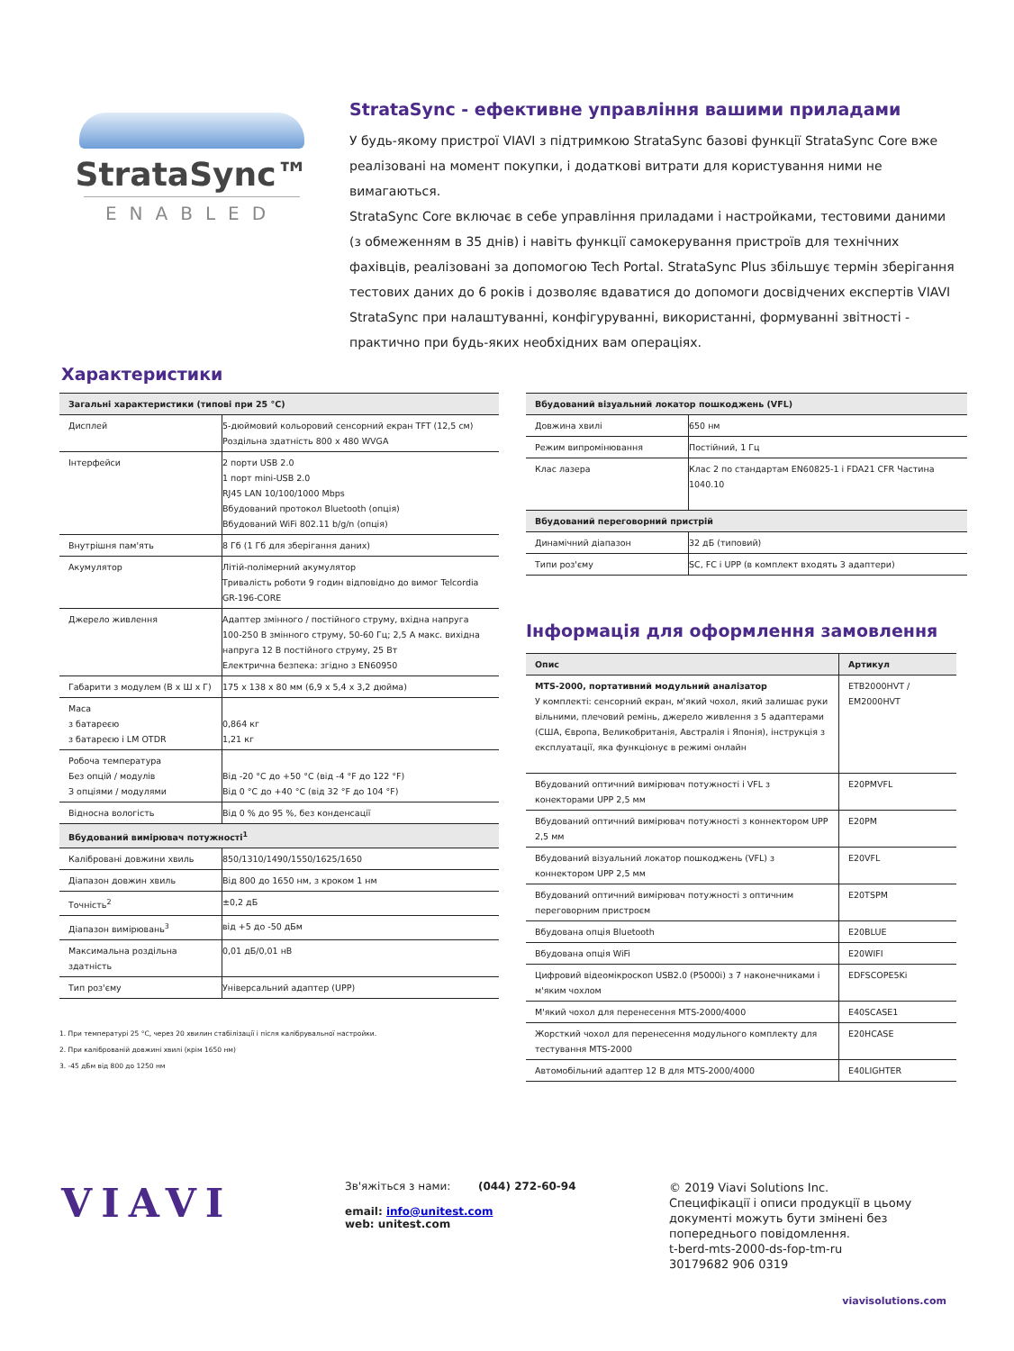StrataSync™
ENABLED
StrataSync - ефективне управління вашими приладами
У будь-якому пристрої VIAVI з підтримкою StrataSync базові функції StrataSync Core вже реалізовані на момент покупки, і додаткові витрати для користування ними не вимагаються.
StrataSync Core включає в себе управління приладами і настройками, тестовими даними (з обмеженням в 35 днів) і навіть функції самокерування пристроїв для технічних фахівців, реалізовані за допомогою Tech Portal. StrataSync Plus збільшує термін зберігання тестових даних до 6 років і дозволяє вдаватися до допомоги досвідчених експертів VIAVI StrataSync при налаштуванні, конфігуруванні, використанні, формуванні звітності - практично при будь-яких необхідних вам операціях.
Характеристики
| Загальні характеристики (типові при 25 °C) | |
| --- | --- |
| Дисплей | 5-дюймовий кольоровий сенсорний екран TFT (12,5 см) Роздільна здатність 800 x 480 WVGA |
| Інтерфейси | 2 порти USB 2.0 1 порт mini-USB 2.0 RJ45 LAN 10/100/1000 Mbps Вбудований протокол Bluetooth (опція) Вбудований WiFi 802.11 b/g/n (опція) |
| Внутрішня пам'ять | 8 Гб (1 Гб для зберігання даних) |
| Акумулятор | Літій-полімерний акумулятор Тривалість роботи 9 годин відповідно до вимог Telcordia GR-196-CORE |
| Джерело живлення | Адаптер змінного / постійного струму, вхідна напруга 100-250 В змінного струму, 50-60 Гц; 2,5 А макс. вихідна напруга 12 В постійного струму, 25 Вт Електрична безпека: згідно з EN60950 |
| Габарити з модулем (В x Ш x Г) | 175 x 138 x 80 мм (6,9 x 5,4 x 3,2 дюйма) |
| Маса з батареєю з батареєю і LM OTDR | 0,864 кг 1,21 кг |
| Робоча температура Без опцій / модулів З опціями / модулями | Від -20 °C до +50 °C (від -4 °F до 122 °F) Від 0 °C до +40 °C (від 32 °F до 104 °F) |
| Відносна вологість | Від 0 % до 95 %, без конденсації |
| Вбудований вимірювач потужності<sup>1</sup> | |
| Калібровані довжини хвиль | 850/1310/1490/1550/1625/1650 |
| Діапазон довжин хвиль | Від 800 до 1650 нм, з кроком 1 нм |
| Точність<sup>2</sup> | ±0,2 дБ |
| Діапазон вимірювань<sup>3</sup> | від +5 до -50 дБм |
| Максимальна роздільна здатність | 0,01 дБ/0,01 нВ |
| Тип роз'єму | Універсальний адаптер (UPP) |
1. При температурі 25 °C, через 20 хвилин стабілізації і після калібрувальної настройки.
2. При каліброваній довжині хвилі (крім 1650 нм)
3. -45 дБм від 800 до 1250 нм
| Вбудований візуальний локатор пошкоджень (VFL) | |
| --- | --- |
| Довжина хвилі | 650 нм |
| Режим випромінювання | Постійний, 1 Гц |
| Клас лазера | Клас 2 по стандартам EN60825-1 і FDA21 CFR Частина 1040.10 |
| Вбудований переговорний пристрій | |
| Динамічний діапазон | 32 дБ (типовий) |
| Типи роз'єму | SC, FC і UPP (в комплект входять 3 адаптери) |
Інформація для оформлення замовлення
| Опис | Артикул |
| --- | --- |
| MTS-2000, портативний модульний аналізатор У комплекті: сенсорний екран, м'який чохол, який залишає руки вільними, плечовий ремінь, джерело живлення з 5 адаптерами (США, Європа, Великобританія, Австралія і Японія), інструкція з експлуатації, яка функціонує в режимі онлайн | ETB2000HVT / EM2000HVT |
| Вбудований оптичний вимірювач потужності і VFL з конекторами UPP 2,5 мм | E20PMVFL |
| Вбудований оптичний вимірювач потужності з коннектором UPP 2,5 мм | E20PM |
| Вбудований візуальний локатор пошкоджень (VFL) з коннектором UPP 2,5 мм | E20VFL |
| Вбудований оптичний вимірювач потужності з оптичним переговорним пристроєм | E20TSPM |
| Вбудована опція Bluetooth | E20BLUE |
| Вбудована опція WiFi | E20WIFI |
| Цифровий відеомікроскоп USB2.0 (P5000i) з 7 наконечниками і м'яким чохлом | EDFSCOPE5Ki |
| М'який чохол для перенесення MTS-2000/4000 | E40SCASE1 |
| Жорсткий чохол для перенесення модульного комплекту для тестування MTS-2000 | E20HCASE |
| Автомобільний адаптер 12 В для MTS-2000/4000 | E40LIGHTER |
VIAVI
Зв'яжіться з нами: (044) 272-60-94
email: info@unitest.com
web: unitest.com
© 2019 Viavi Solutions Inc.
Специфікації і описи продукції в цьому
документі можуть бути змінені без
попереднього повідомлення.
t-berd-mts-2000-ds-fop-tm-ru
30179682 906 0319
viavisolutions.com